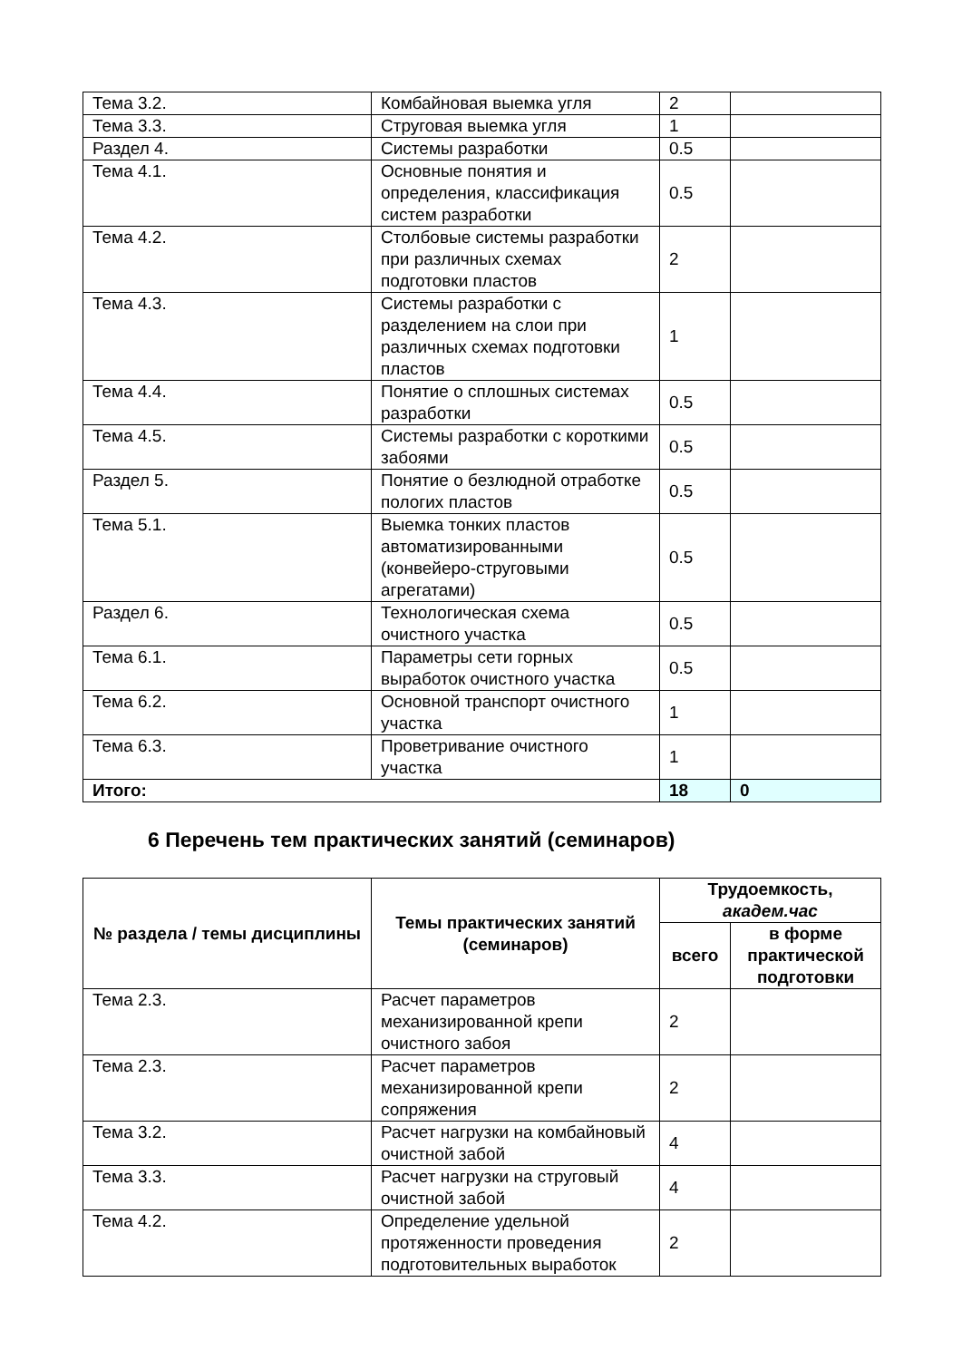| Тема 3.2. | Комбайновая выемка угля | 2 | |
| Тема 3.3. | Струговая выемка угля | 1 | |
| Раздел 4. | Системы разработки | 0.5 | |
| Тема 4.1. | Основные понятия и определения, классификация систем разработки | 0.5 | |
| Тема 4.2. | Столбовые системы разработки при различных схемах подготовки пластов | 2 | |
| Тема 4.3. | Системы разработки с разделением на слои при различных схемах подготовки пластов | 1 | |
| Тема 4.4. | Понятие о сплошных системах разработки | 0.5 | |
| Тема 4.5. | Системы разработки с короткими забоями | 0.5 | |
| Раздел 5. | Понятие о безлюдной отработке пологих пластов | 0.5 | |
| Тема 5.1. | Выемка тонких пластов автоматизированными (конвейеро-струговыми агрегатами) | 0.5 | |
| Раздел 6. | Технологическая схема очистного участка | 0.5 | |
| Тема 6.1. | Параметры сети горных выработок очистного участка | 0.5 | |
| Тема 6.2. | Основной транспорт очистного участка | 1 | |
| Тема 6.3. | Проветривание очистного участка | 1 | |
| Итого: | | 18 | 0 |
6 Перечень тем практических занятий (семинаров)
| № раздела / темы дисциплины | Темы практических занятий (семинаров) | Трудоемкость, академ.час | |
| --- | --- | --- | --- |
| | | всего | в форме практической подготовки |
| Тема 2.3. | Расчет параметров механизированной крепи очистного забоя | 2 | |
| Тема 2.3. | Расчет параметров механизированной крепи сопряжения | 2 | |
| Тема 3.2. | Расчет нагрузки на комбайновый очистной забой | 4 | |
| Тема 3.3. | Расчет нагрузки на струговый очистной забой | 4 | |
| Тема 4.2. | Определение удельной протяженности проведения подготовительных выработок | 2 | |